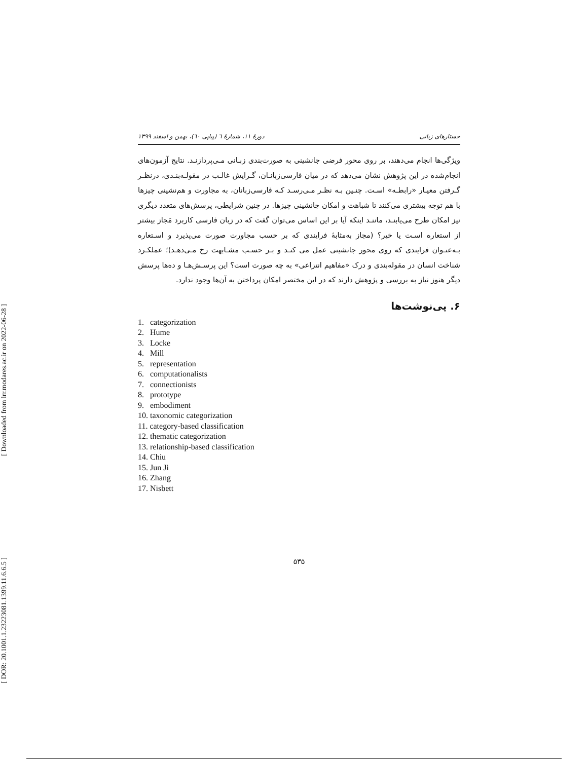[ Downloaded from lrr.modares.ac.ir on 2022-06-28 ]
[ DOR: 20.1001.1.23223081.1399.11.6.6.5 ]
جستارهای زبانی دورهٔ ۱۱، شمارهٔ ٦ (پیاپی ٦٠)، بهمن و اسفند ۱۳۹۹
ویژگی‌ها انجام می‌دهند، بر روی محور فرضی جانشینی به صورت‌بندی زبـانی مـی‌پردازنـد. نتایج آزمون‌های انجام‌شده در این پژوهش نشان می‌دهد که در میان فارسی‌زبانـان، گـرایش غالـب در مقولـه‌بنـدی، درنظـر گـرفتن معیـار «رابطـه» اسـت. چنـین بـه نظـر مـی‌رسـد کـه فارسی‌زبانان، به مجاورت و هم‌نشینی چیزها با هم توجه بیشتری می‌کنند تا شباهت و امکان جانشینی چیزها. در چنین شرایطی، پرسش‌های متعدد دیگری نیز امکان طرح می‌یابنـد، ماننـد اینکه آیا بر این اساس می‌توان گفت که در زبان فارسی کاربرد مَجاز بیشتر از استعاره اسـت یا خیر؟ (مجاز به‌مثابهٔ فرایندی که بر حسب مجاورت صورت می‌پذیرد و اسـتعاره بـه‌عنـوان فرایندی که روی محور جانشینی عمل می کنـد و بـر حسـب مشـابهت رخ مـی‌دهـد)؛ عملکـرد شناخت انسان در مقوله‌بندی و درک «مفاهیم انتزاعی» به چه صورت است؟ این پرسـش‌هـا و ده‌ها پرسش دیگر هنوز نیاز به بررسی و پژوهش دارند که در این مختصر امکان پرداختن به آن‌ها وجود ندارد.
۶. پی‌نوشت‌ها
1. categorization
2. Hume
3. Locke
4. Mill
5. representation
6. computationalists
7. connectionists
8. prototype
9. embodiment
10. taxonomic categorization
11. category-based classification
12. thematic categorization
13. relationship-based classification
14. Chiu
15. Jun Ji
16. Zhang
17. Nisbett
۵۳۵